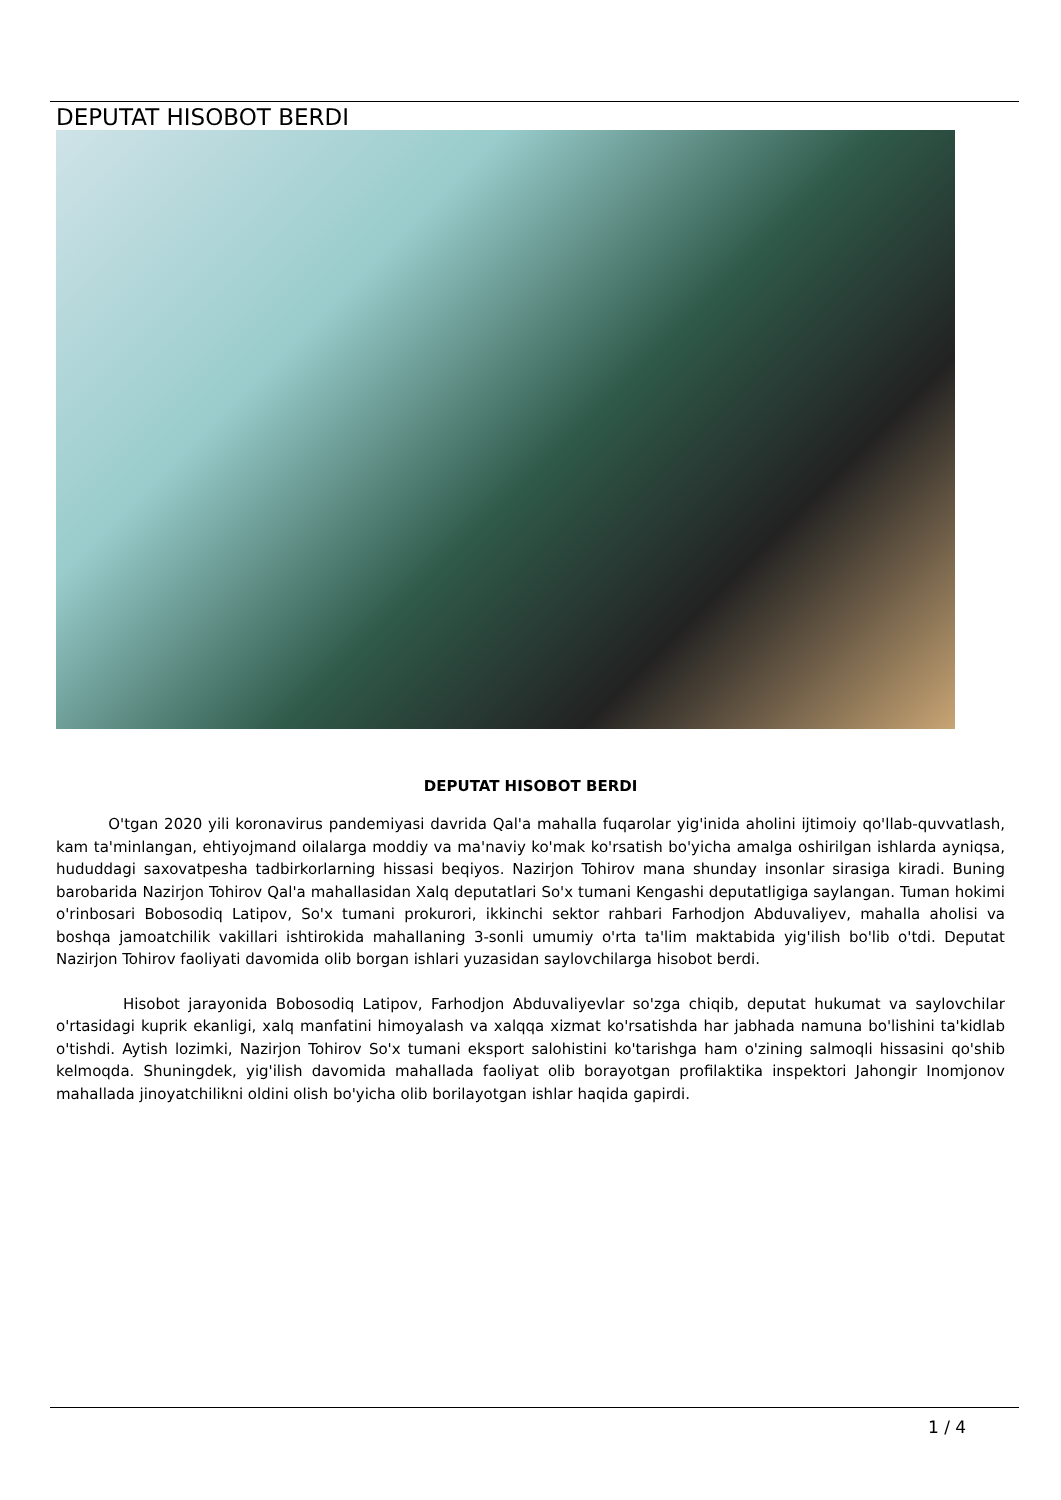DEPUTAT HISOBOT BERDI
DEPUTAT HISOBOT BERDI
O'tgan 2020 yili koronavirus pandemiyasi davrida Qal'a mahalla fuqarolar yig'inida aholini ijtimoiy qo'llab-quvvatlash, kam ta'minlangan, ehtiyojmand oilalarga moddiy va ma'naviy ko'mak ko'rsatish bo'yicha amalga oshirilgan ishlarda ayniqsa, hududdagi saxovatpesha tadbirkorlarning hissasi beqiyos. Nazirjon Tohirov mana shunday insonlar sirasiga kiradi. Buning barobarida Nazirjon Tohirov Qal'a mahallasidan Xalq deputatlari So'x tumani Kengashi deputatligiga saylangan. Tuman hokimi o'rinbosari Bobosodiq Latipov, So'x tumani prokurori, ikkinchi sektor rahbari Farhodjon Abduvaliyev, mahalla aholisi va boshqa jamoatchilik vakillari ishtirokida mahallaning 3-sonli umumiy o'rta ta'lim maktabida yig'ilish bo'lib o'tdi. Deputat Nazirjon Tohirov faoliyati davomida olib borgan ishlari yuzasidan saylovchilarga hisobot berdi.
Hisobot jarayonida Bobosodiq Latipov, Farhodjon Abduvaliyevlar so'zga chiqib, deputat hukumat va saylovchilar o'rtasidagi kuprik ekanligi, xalq manfatini himoyalash va xalqqa xizmat ko'rsatishda har jabhada namuna bo'lishini ta'kidlab o'tishdi. Aytish lozimki, Nazirjon Tohirov So'x tumani eksport salohistini ko'tarishga ham o'zining salmoqli hissasini qo'shib kelmoqda. Shuningdek, yig'ilish davomida mahallada faoliyat olib borayotgan profilaktika inspektori Jahongir Inomjonov mahallada jinoyatchilikni oldini olish bo'yicha olib borilayotgan ishlar haqida gapirdi.
1 / 4